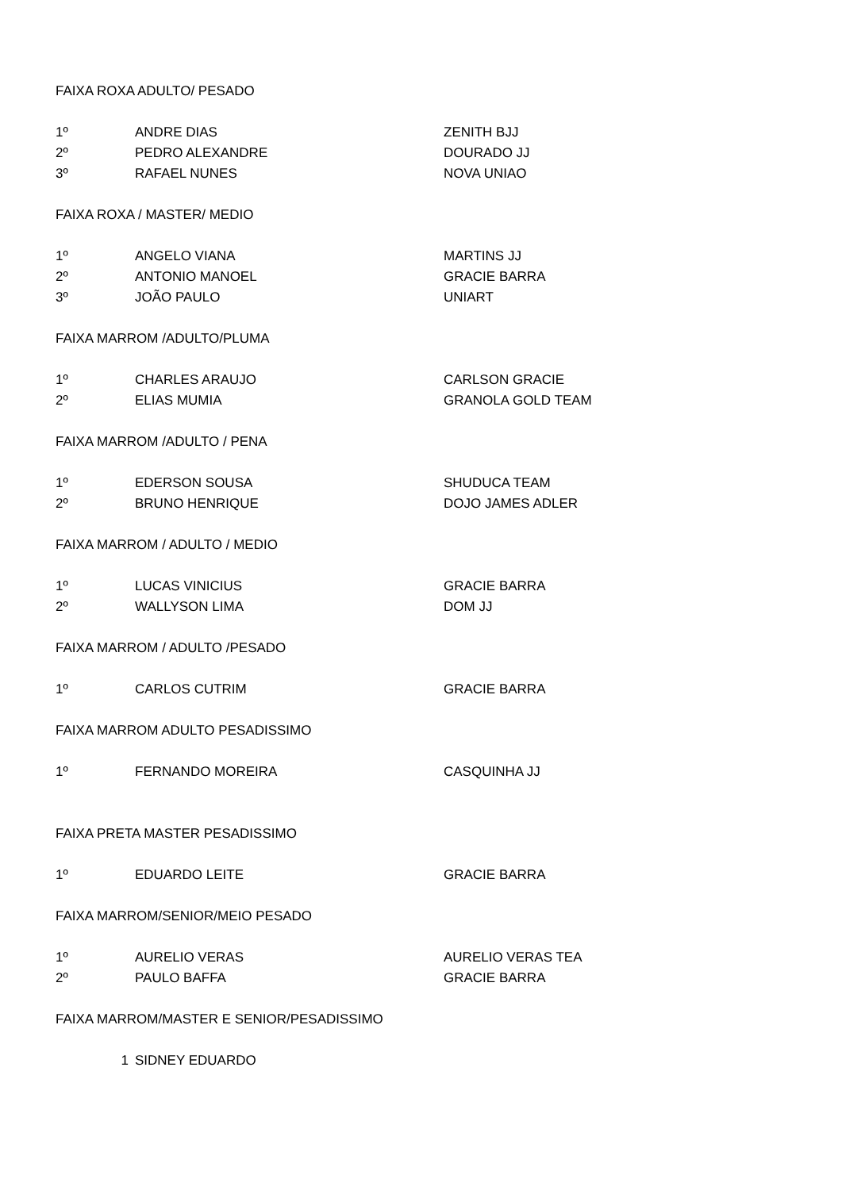| FAIXA ROXA ADULTO/ PESADO | | |
| 1º | ANDRE DIAS | ZENITH BJJ |
| 2º | PEDRO ALEXANDRE | DOURADO JJ |
| 3º | RAFAEL NUNES | NOVA UNIAO |
| FAIXA ROXA / MASTER/ MEDIO | | |
| 1º | ANGELO VIANA | MARTINS JJ |
| 2º | ANTONIO MANOEL | GRACIE BARRA |
| 3º | JOÃO PAULO | UNIART |
| FAIXA MARROM /ADULTO/PLUMA | | |
| 1º | CHARLES ARAUJO | CARLSON GRACIE |
| 2º | ELIAS MUMIA | GRANOLA GOLD TEAM |
| FAIXA MARROM /ADULTO / PENA | | |
| 1º | EDERSON SOUSA | SHUDUCA TEAM |
| 2º | BRUNO HENRIQUE | DOJO JAMES ADLER |
| FAIXA MARROM / ADULTO / MEDIO | | |
| 1º | LUCAS VINICIUS | GRACIE BARRA |
| 2º | WALLYSON LIMA | DOM JJ |
| FAIXA MARROM / ADULTO /PESADO | | |
| 1º | CARLOS CUTRIM | GRACIE BARRA |
| FAIXA MARROM ADULTO PESADISSIMO | | |
| 1º | FERNANDO MOREIRA | CASQUINHA JJ |
| FAIXA PRETA MASTER PESADISSIMO | | |
| 1º | EDUARDO LEITE | GRACIE BARRA |
| FAIXA MARROM/SENIOR/MEIO PESADO | | |
| 1º | AURELIO VERAS | AURELIO VERAS TEA |
| 2º | PAULO BAFFA | GRACIE BARRA |
| FAIXA MARROM/MASTER E SENIOR/PESADISSIMO | | |
| 1 | SIDNEY EDUARDO | |